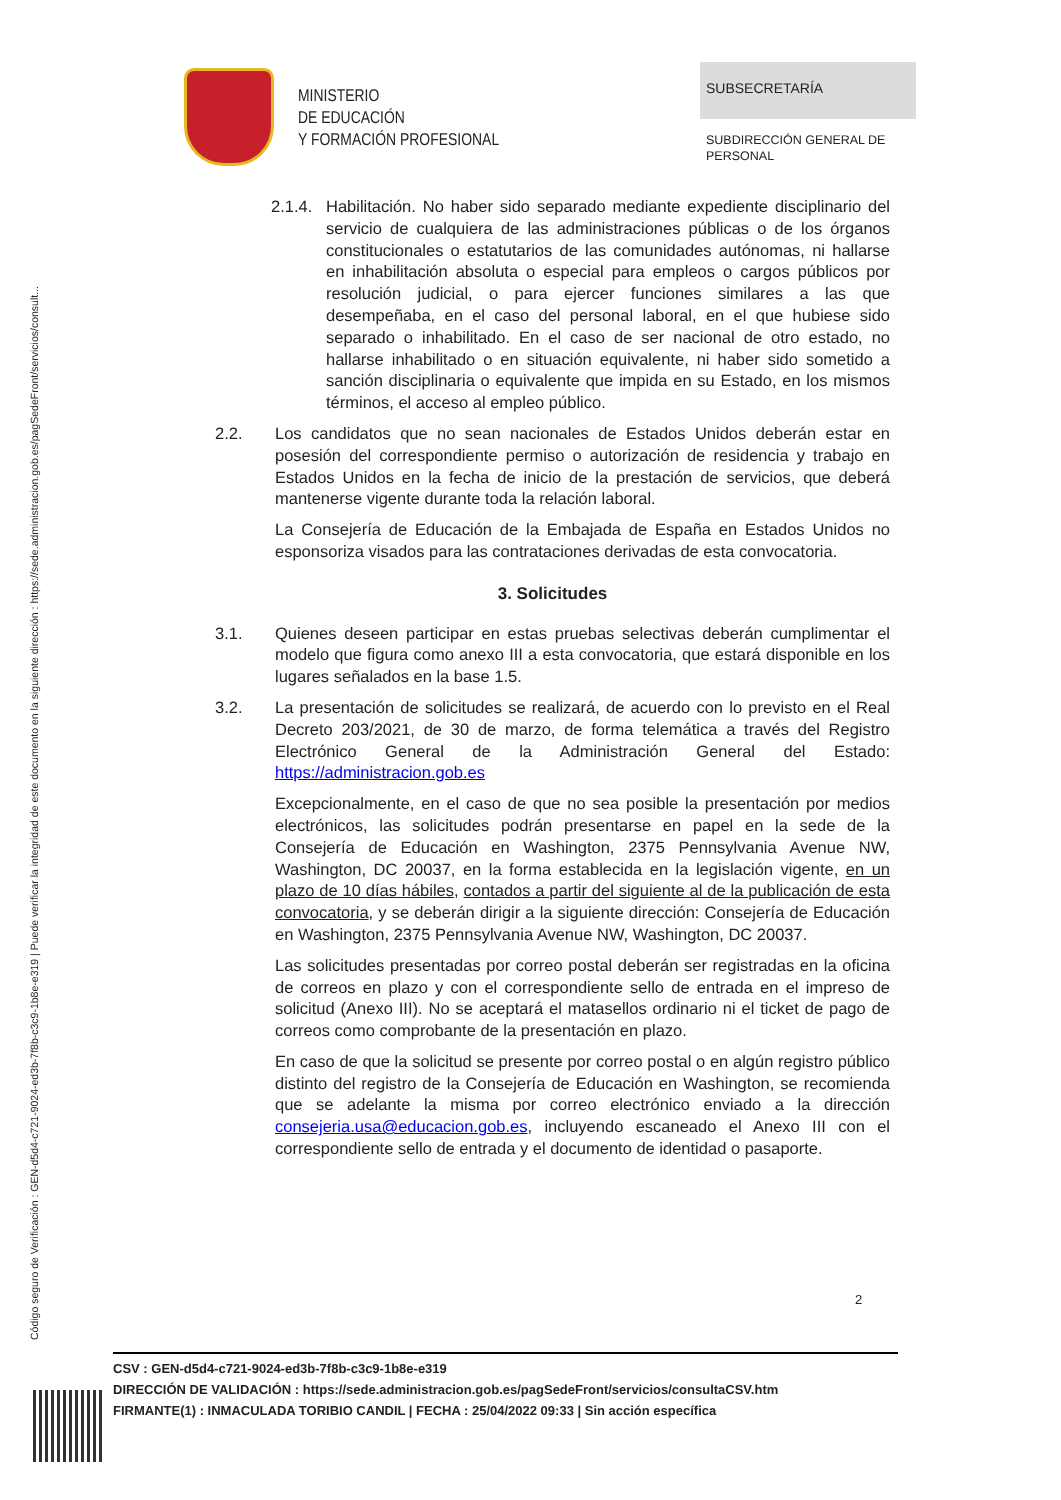Código seguro de Verificación : GEN-d5d4-c721-9024-ed3b-7f8b-c3c9-1b8e-e319 | Puede verificar la integridad de este documento en la siguiente dirección : https://sede.administracion.gob.es/pagSedeFront/servicios/consult...
MINISTERIO
DE EDUCACIÓN
Y FORMACIÓN PROFESIONAL
SUBSECRETARÍA
SUBDIRECCIÓN GENERAL DE
PERSONAL
2.1.4.
Habilitación. No haber sido separado mediante expediente disciplinario del servicio de cualquiera de las administraciones públicas o de los órganos constitucionales o estatutarios de las comunidades autónomas, ni hallarse en inhabilitación absoluta o especial para empleos o cargos públicos por resolución judicial, o para ejercer funciones similares a las que desempeñaba, en el caso del personal laboral, en el que hubiese sido separado o inhabilitado. En el caso de ser nacional de otro estado, no hallarse inhabilitado o en situación equivalente, ni haber sido sometido a sanción disciplinaria o equivalente que impida en su Estado, en los mismos términos, el acceso al empleo público.
2.2. Los candidatos que no sean nacionales de Estados Unidos deberán estar en posesión del correspondiente permiso o autorización de residencia y trabajo en Estados Unidos en la fecha de inicio de la prestación de servicios, que deberá mantenerse vigente durante toda la relación laboral.
La Consejería de Educación de la Embajada de España en Estados Unidos no esponsoriza visados para las contrataciones derivadas de esta convocatoria.
3. Solicitudes
3.1. Quienes deseen participar en estas pruebas selectivas deberán cumplimentar el modelo que figura como anexo III a esta convocatoria, que estará disponible en los lugares señalados en la base 1.5.
3.2. La presentación de solicitudes se realizará, de acuerdo con lo previsto en el Real Decreto 203/2021, de 30 de marzo, de forma telemática a través del Registro Electrónico General de la Administración General del Estado: https://administracion.gob.es
Excepcionalmente, en el caso de que no sea posible la presentación por medios electrónicos, las solicitudes podrán presentarse en papel en la sede de la Consejería de Educación en Washington, 2375 Pennsylvania Avenue NW, Washington, DC 20037, en la forma establecida en la legislación vigente, en un plazo de 10 días hábiles, contados a partir del siguiente al de la publicación de esta convocatoria, y se deberán dirigir a la siguiente dirección: Consejería de Educación en Washington, 2375 Pennsylvania Avenue NW, Washington, DC 20037.
Las solicitudes presentadas por correo postal deberán ser registradas en la oficina de correos en plazo y con el correspondiente sello de entrada en el impreso de solicitud (Anexo III). No se aceptará el matasellos ordinario ni el ticket de pago de correos como comprobante de la presentación en plazo.
En caso de que la solicitud se presente por correo postal o en algún registro público distinto del registro de la Consejería de Educación en Washington, se recomienda que se adelante la misma por correo electrónico enviado a la dirección consejeria.usa@educacion.gob.es, incluyendo escaneado el Anexo III con el correspondiente sello de entrada y el documento de identidad o pasaporte.
2
CSV : GEN-d5d4-c721-9024-ed3b-7f8b-c3c9-1b8e-e319
DIRECCIÓN DE VALIDACIÓN : https://sede.administracion.gob.es/pagSedeFront/servicios/consultaCSV.htm
FIRMANTE(1) : INMACULADA TORIBIO CANDIL | FECHA : 25/04/2022 09:33 | Sin acción específica